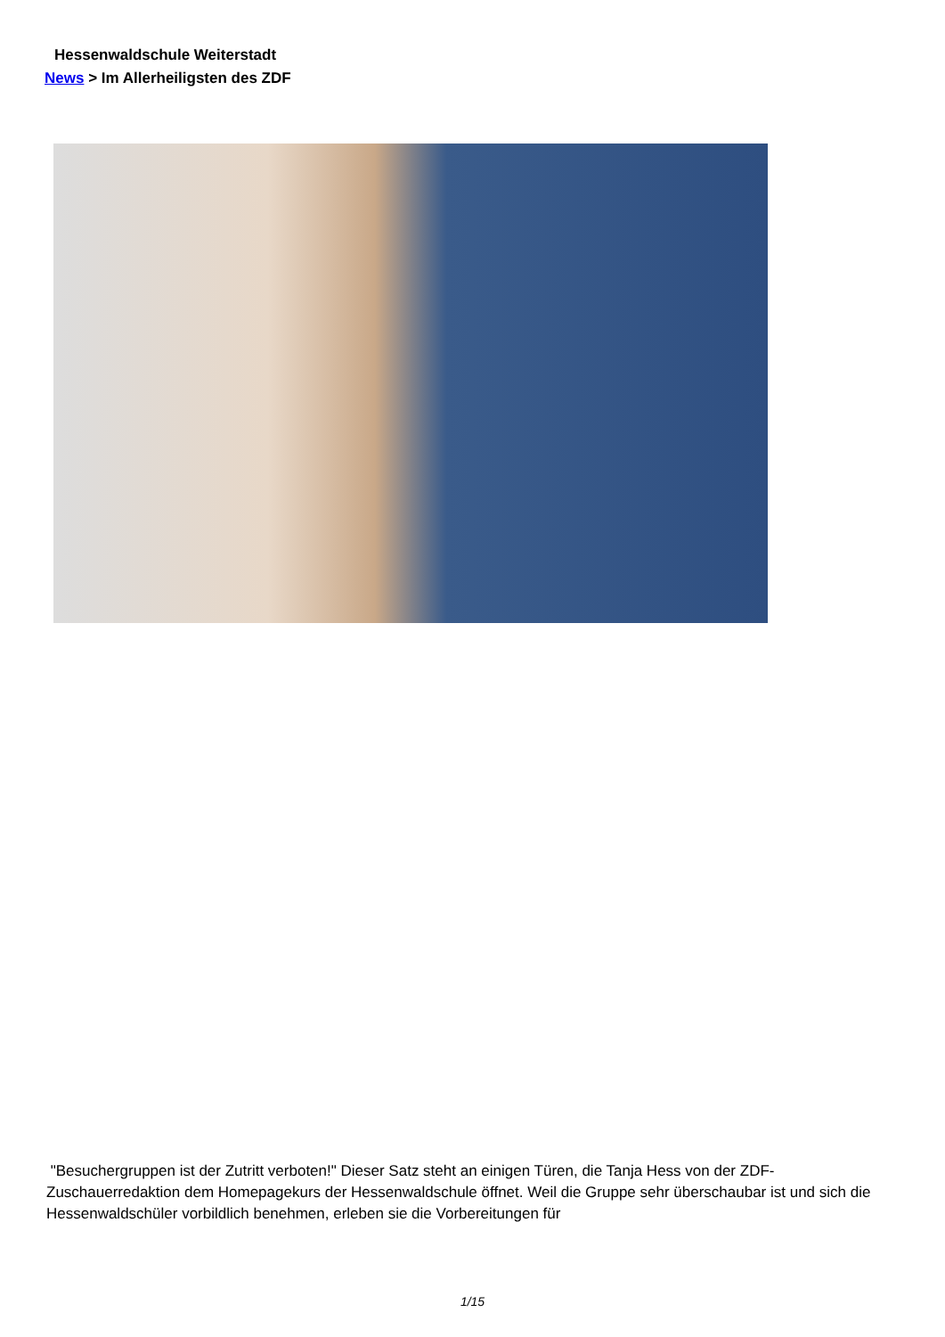Hessenwaldschule Weiterstadt
News > Im Allerheiligsten des ZDF
"Besuchergruppen ist der Zutritt verboten!" Dieser Satz steht an einigen Türen, die Tanja Hess von der ZDF-Zuschauerredaktion dem Homepagekurs der Hessenwaldschule öffnet. Weil die Gruppe sehr überschaubar ist und sich die Hessenwaldschüler vorbildlich benehmen, erleben sie die Vorbereitungen für
1/15